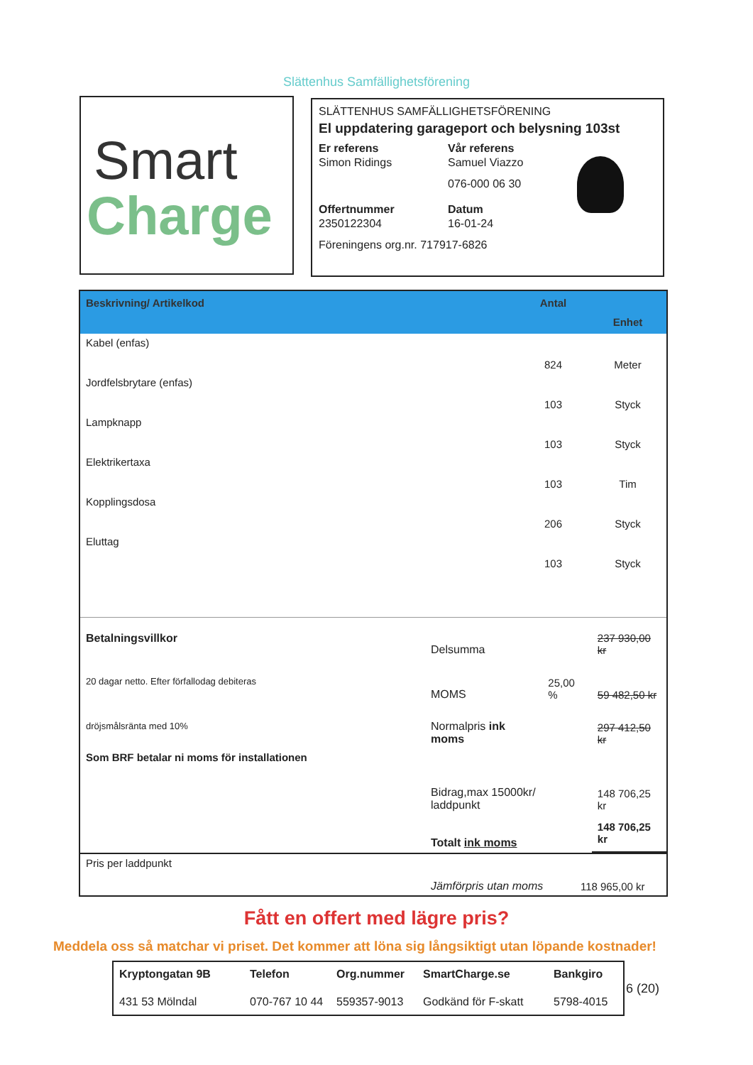Slättenhus Samfällighetsförening
Smart
Charge
SLÄTTENHUS SAMFÄLLIGHETSFÖRENING
El uppdatering garageport och belysning 103st
Er referens
Vår referens
Simon Ridings
Samuel Viazzo
076-000 06 30
Offertnummer
Datum
2350122304
16-01-24
Föreningens org.nr. 717917-6826
| Beskrivning/ Artikelkod | Antal | Enhet |
| --- | --- | --- |
| Kabel (enfas) | 824 | Meter |
| Jordfelsbrytare (enfas) | 103 | Styck |
| Lampknapp | 103 | Styck |
| Elektrikertaxa | 103 | Tim |
| Kopplingsdosa | 206 | Styck |
| Eluttag | 103 | Styck |
| Betalningsvillkor | Delsumma | | 237 930,00 kr |
| 20 dagar netto. Efter förfallodag debiteras | MOMS | 25,00 % | 59 482,50 kr |
| dröjsmålsränta med 10% | Normalpris ink moms | | 297 412,50 kr |
| Som BRF betalar ni moms för installationen | | | |
| | Bidrag,max 15000kr/ laddpunkt | | 148 706,25 kr |
| | Totalt ink moms | | 148 706,25 kr |
| Pris per laddpunkt | Jämförpris utan moms | 118 965,00 kr |
Fått en offert med lägre pris?
Meddela oss så matchar vi priset. Det kommer att löna sig långsiktigt utan löpande kostnader!
Kryptongatan 9B
Telefon
Org.nummer
SmartCharge.se
Bankgiro
431 53 Mölndal
070-767 10 44
559357-9013
Godkänd för F-skatt
5798-4015
6 (20)